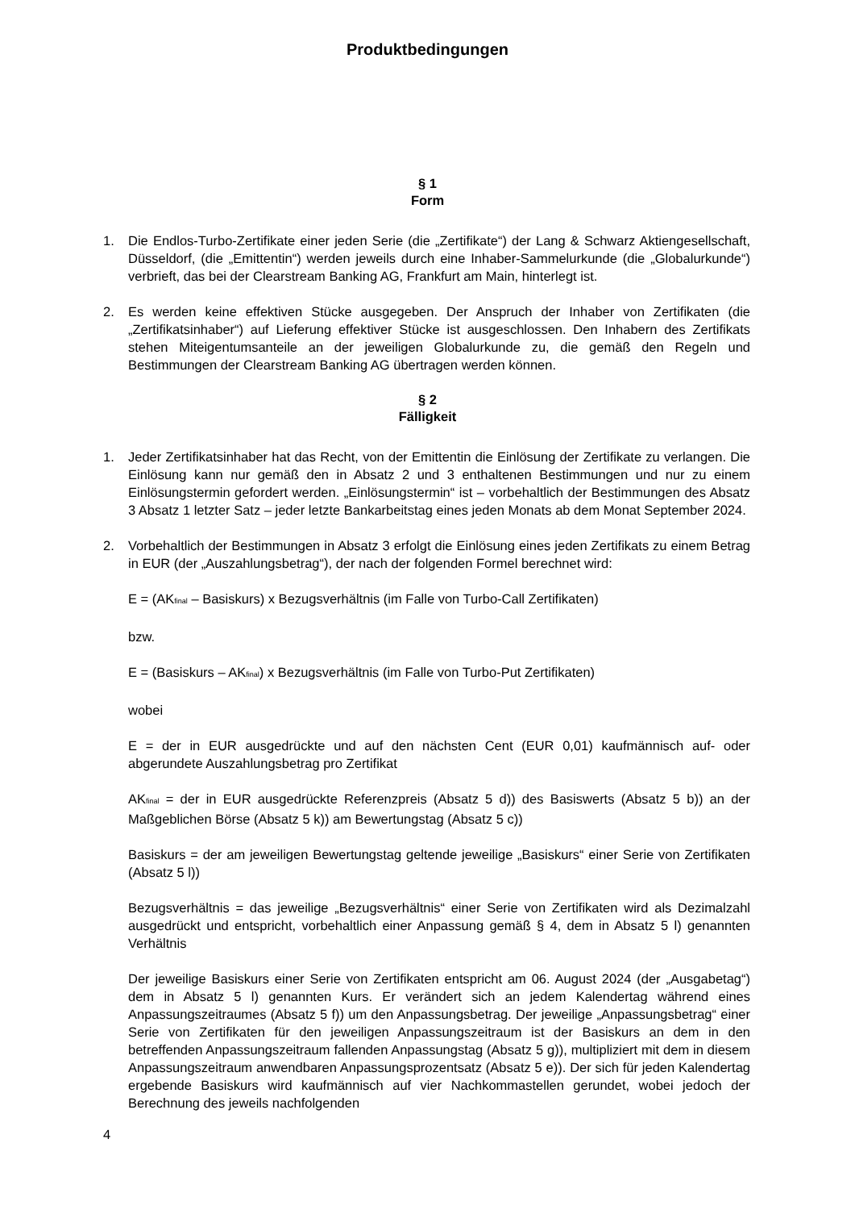Produktbedingungen
§ 1
Form
1. Die Endlos-Turbo-Zertifikate einer jeden Serie (die „Zertifikate“) der Lang & Schwarz Aktiengesellschaft, Düsseldorf, (die „Emittentin“) werden jeweils durch eine Inhaber-Sammelurkunde (die „Globalurkunde“) verbrieft, das bei der Clearstream Banking AG, Frankfurt am Main, hinterlegt ist.
2. Es werden keine effektiven Stücke ausgegeben. Der Anspruch der Inhaber von Zertifikaten (die „Zertifikatsinhaber“) auf Lieferung effektiver Stücke ist ausgeschlossen. Den Inhabern des Zertifikats stehen Miteigentumsanteile an der jeweiligen Globalurkunde zu, die gemäß den Regeln und Bestimmungen der Clearstream Banking AG übertragen werden können.
§ 2
Fälligkeit
1. Jeder Zertifikatsinhaber hat das Recht, von der Emittentin die Einlösung der Zertifikate zu verlangen. Die Einlösung kann nur gemäß den in Absatz 2 und 3 enthaltenen Bestimmungen und nur zu einem Einlösungstermin gefordert werden. „Einlösungstermin“ ist – vorbehaltlich der Bestimmungen des Absatz 3 Absatz 1 letzter Satz – jeder letzte Bankarbeitstag eines jeden Monats ab dem Monat September 2024.
2. Vorbehaltlich der Bestimmungen in Absatz 3 erfolgt die Einlösung eines jeden Zertifikats zu einem Betrag in EUR (der „Auszahlungsbetrag“), der nach der folgenden Formel berechnet wird:
E = (AK<sub>final</sub> – Basiskurs) x Bezugsverhältnis (im Falle von Turbo-Call Zertifikaten)
bzw.
E = (Basiskurs – AK<sub>final</sub>) x Bezugsverhältnis (im Falle von Turbo-Put Zertifikaten)
wobei
E = der in EUR ausgedrückte und auf den nächsten Cent (EUR 0,01) kaufmännisch auf- oder abgerundete Auszahlungsbetrag pro Zertifikat
AK<sub>final</sub> = der in EUR ausgedrückte Referenzpreis (Absatz 5 d)) des Basiswerts (Absatz 5 b)) an der Maßgeblichen Börse (Absatz 5 k)) am Bewertungstag (Absatz 5 c))
Basiskurs = der am jeweiligen Bewertungstag geltende jeweilige „Basiskurs“ einer Serie von Zertifikaten (Absatz 5 l))
Bezugsverhältnis = das jeweilige „Bezugsverhältnis“ einer Serie von Zertifikaten wird als Dezimalzahl ausgedrückt und entspricht, vorbehaltlich einer Anpassung gemäß § 4, dem in Absatz 5 l) genannten Verhältnis
Der jeweilige Basiskurs einer Serie von Zertifikaten entspricht am 06. August 2024 (der „Ausgabetag“) dem in Absatz 5 l) genannten Kurs. Er verändert sich an jedem Kalendertag während eines Anpassungszeitraumes (Absatz 5 f)) um den Anpassungsbetrag. Der jeweilige „Anpassungsbetrag“ einer Serie von Zertifikaten für den jeweiligen Anpassungszeitraum ist der Basiskurs an dem in den betreffenden Anpassungszeitraum fallenden Anpassungstag (Absatz 5 g)), multipliziert mit dem in diesem Anpassungszeitraum anwendbaren Anpassungsprozentsatz (Absatz 5 e)). Der sich für jeden Kalendertag ergebende Basiskurs wird kaufmännisch auf vier Nachkommastellen gerundet, wobei jedoch der Berechnung des jeweils nachfolgenden
4